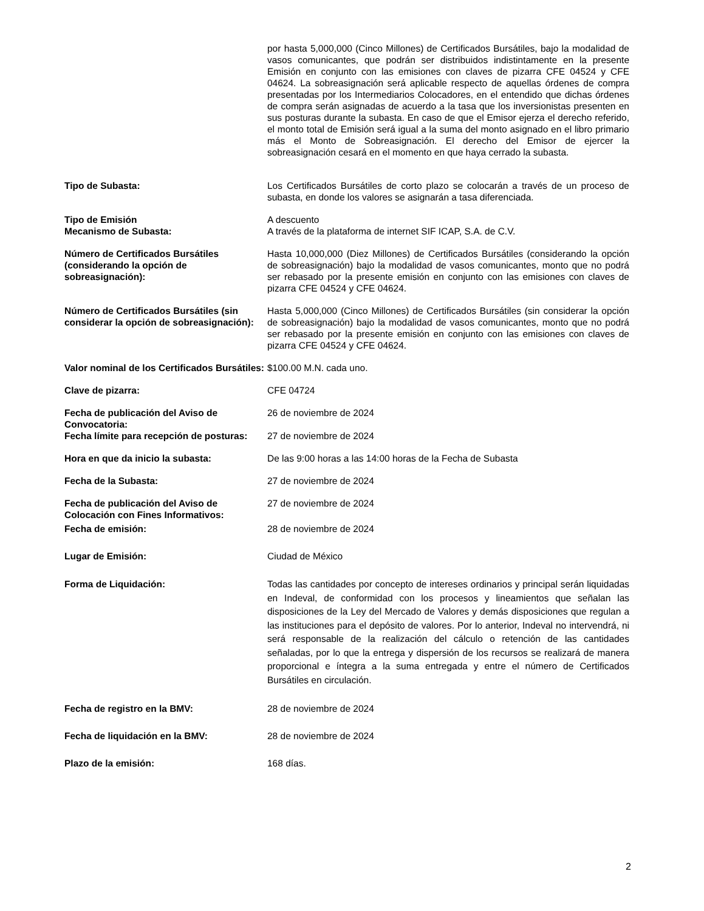por hasta 5,000,000 (Cinco Millones) de Certificados Bursátiles, bajo la modalidad de vasos comunicantes, que podrán ser distribuidos indistintamente en la presente Emisión en conjunto con las emisiones con claves de pizarra CFE 04524 y CFE 04624. La sobreasignación será aplicable respecto de aquellas órdenes de compra presentadas por los Intermediarios Colocadores, en el entendido que dichas órdenes de compra serán asignadas de acuerdo a la tasa que los inversionistas presenten en sus posturas durante la subasta. En caso de que el Emisor ejerza el derecho referido, el monto total de Emisión será igual a la suma del monto asignado en el libro primario más el Monto de Sobreasignación. El derecho del Emisor de ejercer la sobreasignación cesará en el momento en que haya cerrado la subasta.
Tipo de Subasta: Los Certificados Bursátiles de corto plazo se colocarán a través de un proceso de subasta, en donde los valores se asignarán a tasa diferenciada.
Tipo de Emisión A descuento
Mecanismo de Subasta: A través de la plataforma de internet SIF ICAP, S.A. de C.V.
Número de Certificados Bursátiles (considerando la opción de sobreasignación):
Hasta 10,000,000 (Diez Millones) de Certificados Bursátiles (considerando la opción de sobreasignación) bajo la modalidad de vasos comunicantes, monto que no podrá ser rebasado por la presente emisión en conjunto con las emisiones con claves de pizarra CFE 04524 y CFE 04624.
Número de Certificados Bursátiles (sin considerar la opción de sobreasignación):
Hasta 5,000,000 (Cinco Millones) de Certificados Bursátiles (sin considerar la opción de sobreasignación) bajo la modalidad de vasos comunicantes, monto que no podrá ser rebasado por la presente emisión en conjunto con las emisiones con claves de pizarra CFE 04524 y CFE 04624.
Valor nominal de los Certificados Bursátiles:
$100.00 M.N. cada uno.
Clave de pizarra: CFE 04724
Fecha de publicación del Aviso de Convocatoria:
26 de noviembre de 2024
Fecha límite para recepción de posturas:
27 de noviembre de 2024
Hora en que da inicio la subasta: De las 9:00 horas a las 14:00 horas de la Fecha de Subasta
Fecha de la Subasta: 27 de noviembre de 2024
Fecha de publicación del Aviso de Colocación con Fines Informativos:
27 de noviembre de 2024
Fecha de emisión: 28 de noviembre de 2024
Lugar de Emisión: Ciudad de México
Forma de Liquidación: Todas las cantidades por concepto de intereses ordinarios y principal serán liquidadas en Indeval, de conformidad con los procesos y lineamientos que señalan las disposiciones de la Ley del Mercado de Valores y demás disposiciones que regulan a las instituciones para el depósito de valores. Por lo anterior, Indeval no intervendrá, ni será responsable de la realización del cálculo o retención de las cantidades señaladas, por lo que la entrega y dispersión de los recursos se realizará de manera proporcional e íntegra a la suma entregada y entre el número de Certificados Bursátiles en circulación.
Fecha de registro en la BMV: 28 de noviembre de 2024
Fecha de liquidación en la BMV: 28 de noviembre de 2024
Plazo de la emisión: 168 días.
2